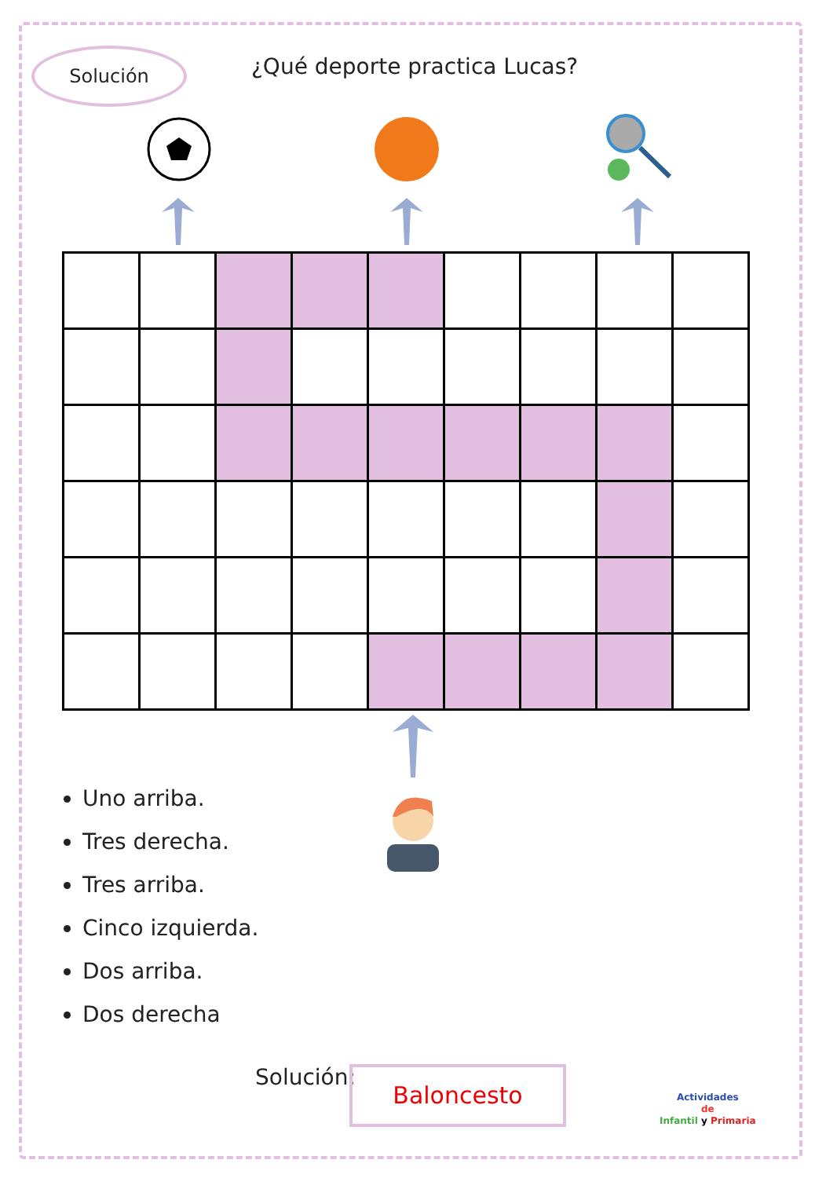Solución ¿Qué deporte practica Lucas?
Uno arriba.
Tres derecha.
Tres arriba.
Cinco izquierda.
Dos arriba.
Dos derecha
Solución: Baloncesto
Actividades
de
Infantil y Primaria